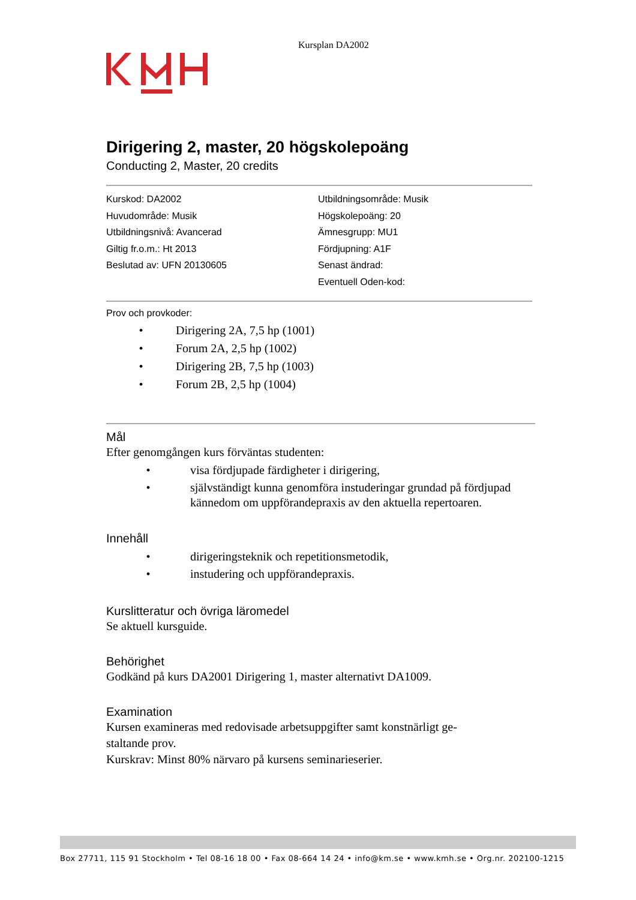Kursplan DA2002
Dirigering 2, master, 20 högskolepoäng
Conducting 2, Master, 20 credits
Kurskod: DA2002
Huvudområde: Musik
Utbildningsnivå: Avancerad
Giltig fr.o.m.: Ht 2013
Beslutad av: UFN 20130605
Utbildningsområde: Musik
Högskolepoäng: 20
Ämnesgrupp: MU1
Fördjupning: A1F
Senast ändrad:
Eventuell Oden-kod:
Prov och provkoder:
• Dirigering 2A, 7,5 hp (1001)
• Forum 2A, 2,5 hp (1002)
• Dirigering 2B, 7,5 hp (1003)
• Forum 2B, 2,5 hp (1004)
Mål
Efter genomgången kurs förväntas studenten:
• visa fördjupade färdigheter i dirigering,
• självständigt kunna genomföra instuderingar grundad på fördjupad kännedom om uppförandepraxis av den aktuella repertoaren.
Innehåll
• dirigeringsteknik och repetitionsmetodik,
• instudering och uppförandepraxis.
Kurslitteratur och övriga läromedel
Se aktuell kursguide.
Behörighet
Godkänd på kurs DA2001 Dirigering 1, master alternativt DA1009.
Examination
Kursen examineras med redovisade arbetsuppgifter samt konstnärligt ge-
staltande prov.
Kurskrav: Minst 80% närvaro på kursens seminarieserier.
Box 27711, 115 91 Stockholm • Tel 08-16 18 00 • Fax 08-664 14 24 • info@km.se • www.kmh.se • Org.nr. 202100-1215